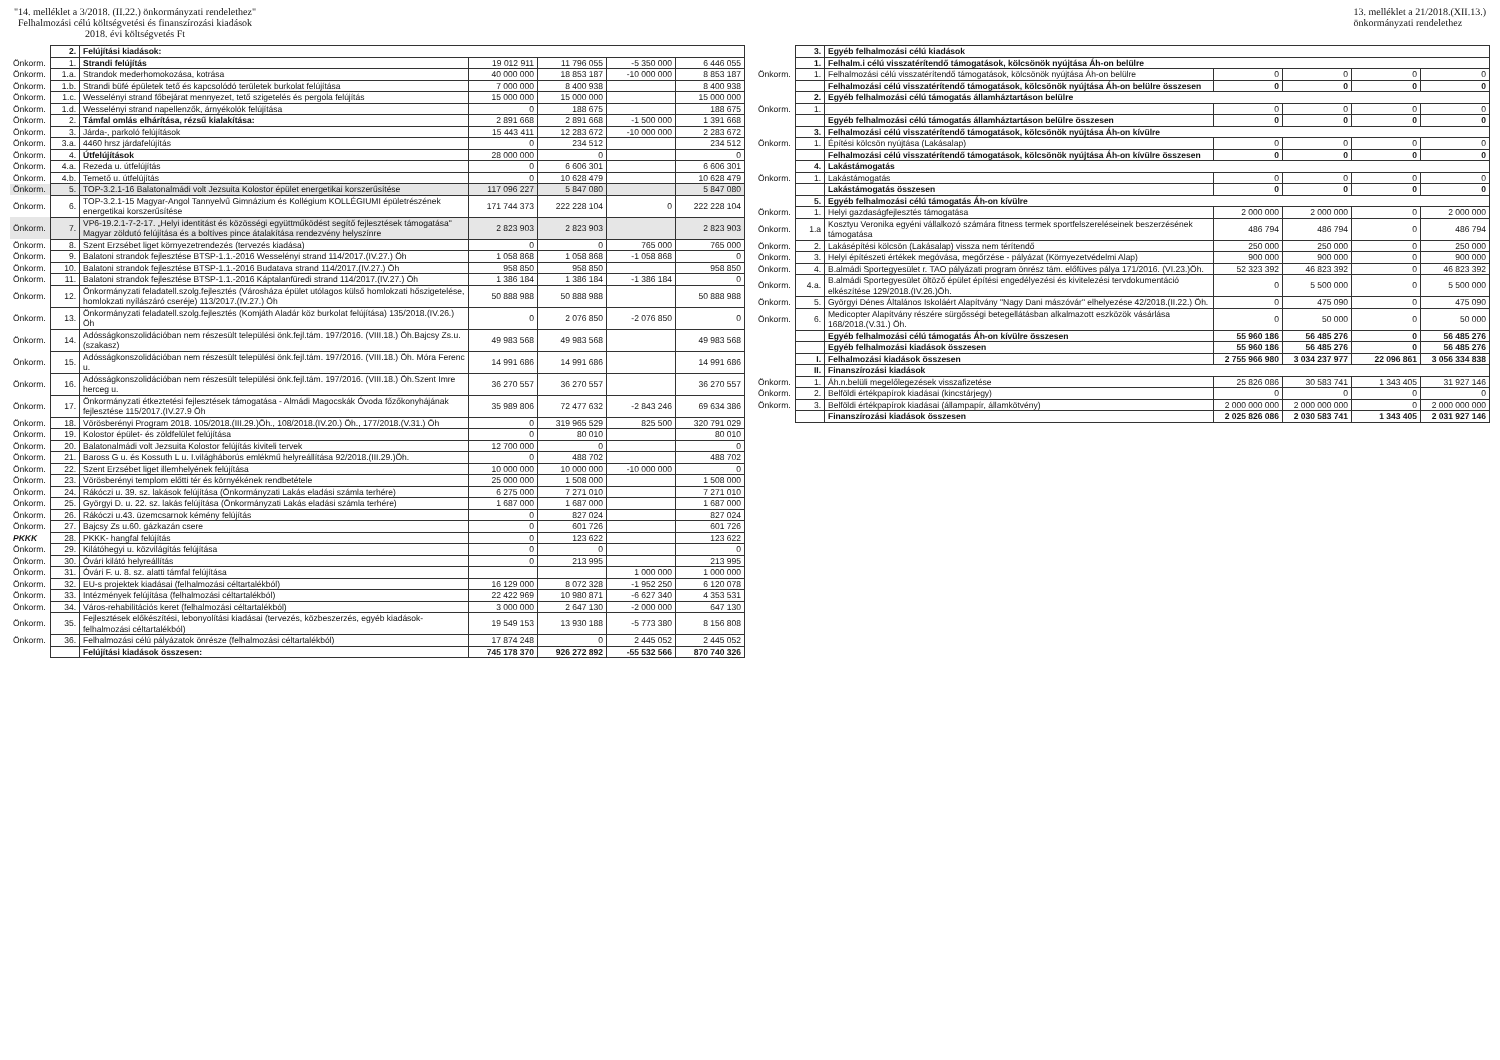"14. melléklet a 3/2018. (II.22.) önkormányzati rendelethez"
Felhalmozási célú költségvetési és finanszírozási kiadások
2018. évi költségvetés Ft
13. melléklet a 21/2018.(XII.13.)
önkormányzati rendelethez
| | 2. | Felújítási kiadások: | | | | |
| Önkorm. | 1. | Strandi felújítás | 19 012 911 | 11 796 055 | -5 350 000 | 6 446 055 |
| Önkorm. | 1.a. | Strandok mederhomokozása, kotrása | 40 000 000 | 18 853 187 | -10 000 000 | 8 853 187 |
| Önkorm. | 1.b. | Strandi büfé épületek tető és kapcsolódó területek burkolat felújítása | 7 000 000 | 8 400 938 | | 8 400 938 |
| Önkorm. | 1.c. | Wesselényi strand főbejárat mennyezet, tető szigetelés és pergola felújítás | 15 000 000 | 15 000 000 | | 15 000 000 |
| Önkorm. | 1.d. | Wesselényi strand napellenzők, árnyékolók felújítása | 0 | 188 675 | | 188 675 |
| Önkorm. | 2. | Támfal omlás elhárítása, rézsű kialakítása: | 2 891 668 | 2 891 668 | -1 500 000 | 1 391 668 |
| Önkorm. | 3. | Járda-, parkoló felújítások | 15 443 411 | 12 283 672 | -10 000 000 | 2 283 672 |
| Önkorm. | 3.a. | 4460 hrsz járdafelújítás | 0 | 234 512 | | 234 512 |
| Önkorm. | 4. | Útfelújítások | 28 000 000 | 0 | | 0 |
| Önkorm. | 4.a. | Rezeda u. útfelújítás | 0 | 6 606 301 | | 6 606 301 |
| Önkorm. | 4.b. | Temető u. útfelújítás | 0 | 10 628 479 | | 10 628 479 |
| Önkorm. | 5. | TOP-3.2.1-16 Balatonalmádi volt Jezsuita Kolostor épület energetikai korszerűsítése | 117 096 227 | 5 847 080 | | 5 847 080 |
| Önkorm. | 6. | TOP-3.2.1-15 Magyar-Angol Tannyelvű Gimnázium és Kollégium KOLLÉGIUMI épületrészének energetikai korszerűsítése | 171 744 373 | 222 228 104 | 0 | 222 228 104 |
| Önkorm. | 7. | VP6-19.2.1-7-2-17. „Helyi identitást és közösségi együttműködést segítő fejlesztések támogatása" Magyar zöldutó felújítása és a boltíves pince átalakítása rendezvény helyszínre | 2 823 903 | 2 823 903 | | 2 823 903 |
| Önkorm. | 8. | Szent Erzsébet liget környezetrendezés (tervezés kiadása) | 0 | 0 | 765 000 | 765 000 |
| Önkorm. | 9. | Balatoni strandok fejlesztése BTSP-1.1.-2016 Wesselényi strand 114/2017.(IV.27.) Öh | 1 058 868 | 1 058 868 | -1 058 868 | 0 |
| Önkorm. | 10. | Balatoni strandok fejlesztése BTSP-1.1.-2016 Budatava strand 114/2017.(IV.27.) Öh | 958 850 | 958 850 | | 958 850 |
| Önkorm. | 11. | Balatoni strandok fejlesztése BTSP-1.1.-2016 Káptalanfüredi strand 114/2017.(IV.27.) Öh | 1 386 184 | 1 386 184 | -1 386 184 | 0 |
| Önkorm. | 12. | Önkormányzati feladatell.szolg.fejlesztés (Városháza épület utólagos külső homlokzati hőszigetelése, homlokzati nyílászáró cseréje) 113/2017.(IV.27.) Öh | 50 888 988 | 50 888 988 | | 50 888 988 |
| Önkorm. | 13. | Önkormányzati feladatell.szolg.fejlesztés (Komjáth Aladár köz burkolat felújítása) 135/2018.(IV.26.) Öh | 0 | 2 076 850 | -2 076 850 | 0 |
| Önkorm. | 14. | Adósságkonszolidációban nem részesült települési önk.fejl.tám. 197/2016. (VIII.18.) Öh.Bajcsy Zs.u. (szakasz) | 49 983 568 | 49 983 568 | | 49 983 568 |
| Önkorm. | 15. | Adósságkonszolidációban nem részesült települési önk.fejl.tám. 197/2016. (VIII.18.) Öh. Móra Ferenc u. | 14 991 686 | 14 991 686 | | 14 991 686 |
| Önkorm. | 16. | Adósságkonszolidációban nem részesült települési önk.fejl.tám. 197/2016. (VIII.18.) Öh.Szent Imre herceg u. | 36 270 557 | 36 270 557 | | 36 270 557 |
| Önkorm. | 17. | Önkormányzati étkeztetési fejlesztések támogatása - Almádi Magocskák Óvoda főzőkonyhájának fejlesztése 115/2017.(IV.27.9 Öh | 35 989 806 | 72 477 632 | -2 843 246 | 69 634 386 |
| Önkorm. | 18. | Vörösberényi Program 2018. 105/2018.(III.29.)Öh., 108/2018.(IV.20.) Öh., 177/2018.(V.31.) Öh | 0 | 319 965 529 | 825 500 | 320 791 029 |
| Önkorm. | 19. | Kolostor épület- és zöldfelület felújítása | 0 | 80 010 | | 80 010 |
| Önkorm. | 20. | Balatonalmádi volt Jezsuita Kolostor felújítás kiviteli tervek | 12 700 000 | 0 | | 0 |
| Önkorm. | 21. | Baross G u. és Kossuth L u. I.világháborús emlékmű helyreállítása 92/2018.(III.29.)Öh. | 0 | 488 702 | | 488 702 |
| Önkorm. | 22. | Szent Erzsébet liget illemhelyének felújítása | 10 000 000 | 10 000 000 | -10 000 000 | 0 |
| Önkorm. | 23. | Vörösberényi templom előtti tér és környékének rendbetétele | 25 000 000 | 1 508 000 | | 1 508 000 |
| Önkorm. | 24. | Rákóczi u. 39. sz. lakások felújítása (Önkormányzati Lakás eladási számla terhére) | 6 275 000 | 7 271 010 | | 7 271 010 |
| Önkorm. | 25. | Györgyi D. u. 22. sz. lakás felújítása (Önkormányzati Lakás eladási számla terhére) | 1 687 000 | 1 687 000 | | 1 687 000 |
| Önkorm. | 26. | Rákóczi u.43. üzemcsarnok kémény felújítás | 0 | 827 024 | | 827 024 |
| Önkorm. | 27. | Bajcsy Zs u.60. gázkazán csere | 0 | 601 726 | | 601 726 |
| PKKK | 28. | PKKK- hangfal felújítás | 0 | 123 622 | | 123 622 |
| Önkorm. | 29. | Kilátóhegyi u. közvilágítás felújítása | 0 | 0 | | 0 |
| Önkorm. | 30. | Óvári kilátó helyreállítás | 0 | 213 995 | | 213 995 |
| Önkorm. | 31. | Óvári F. u. 8. sz. alatti támfal felújítása | | | 1 000 000 | 1 000 000 |
| Önkorm. | 32. | EU-s projektek kiadásai (felhalmozási céltartalékból) | 16 129 000 | 8 072 328 | -1 952 250 | 6 120 078 |
| Önkorm. | 33. | Intézmények felújítása (felhalmozási céltartalékból) | 22 422 969 | 10 980 871 | -6 627 340 | 4 353 531 |
| Önkorm. | 34. | Város-rehabilitációs keret (felhalmozási céltartalékból) | 3 000 000 | 2 647 130 | -2 000 000 | 647 130 |
| Önkorm. | 35. | Fejlesztések előkészítési, lebonyolítási kiadásai (tervezés, közbeszerzés, egyéb kiadások-felhalmozási céltartalékból) | 19 549 153 | 13 930 188 | -5 773 380 | 8 156 808 |
| Önkorm. | 36. | Felhalmozási célú pályázatok önrésze (felhalmozási céltartalékból) | 17 874 248 | 0 | 2 445 052 | 2 445 052 |
| | | Felújítási kiadások összesen: | 745 178 370 | 926 272 892 | -55 532 566 | 870 740 326 |
| | 3. | Egyéb felhalmozási célú kiadások | | | | |
| | 1. | Felhalm.i célú visszatérítendő támogatások, kölcsönök nyújtása Áh-on belülre | | | | |
| Önkorm. | 1. | Felhalmozási célú visszatérítendő támogatások, kölcsönök nyújtása Áh-on belülre | 0 | 0 | 0 | 0 |
| | | Felhalmozási célú visszatérítendő támogatások, kölcsönök nyújtása Áh-on belülre összesen | 0 | 0 | 0 | 0 |
| | 2. | Egyéb felhalmozási célú támogatás államháztartáson belülre | | | | |
| Önkorm. | 1. | | 0 | 0 | 0 | 0 |
| | | Egyéb felhalmozási célú támogatás államháztartáson belülre összesen | 0 | 0 | 0 | 0 |
| | 3. | Felhalmozási célú visszatérítendő támogatások, kölcsönök nyújtása Áh-on kívülre | | | | |
| Önkorm. | 1. | Építési kölcsön nyújtása (Lakásalap) | 0 | 0 | 0 | 0 |
| | | Felhalmozási célú visszatérítendő támogatások, kölcsönök nyújtása Áh-on kívülre összesen | 0 | 0 | 0 | 0 |
| | 4. | Lakástámogatás | | | | |
| Önkorm. | 1. | Lakástámogatás | 0 | 0 | 0 | 0 |
| | | Lakástámogatás összesen | 0 | 0 | 0 | 0 |
| | 5. | Egyéb felhalmozási célú támogatás Áh-on kívülre | | | | |
| Önkorm. | 1. | Helyi gazdaságfejlesztés támogatása | 2 000 000 | 2 000 000 | 0 | 2 000 000 |
| Önkorm. | 1.a | Kosztyu Veronika egyéni vállalkozó számára fitness termek sportfelszereléseinek beszerzésének támogatása | 486 794 | 486 794 | 0 | 486 794 |
| Önkorm. | 2. | Lakásépítési kölcsön (Lakásalap) vissza nem térítendő | 250 000 | 250 000 | 0 | 250 000 |
| Önkorm. | 3. | Helyi építészeti értékek megóvása, megőrzése - pályázat (Környezetvédelmi Alap) | 900 000 | 900 000 | 0 | 900 000 |
| Önkorm. | 4. | B.almádi Sportegyesület r. TAO pályázati program önrész tám. előfüves pálya 171/2016. (VI.23.)Öh. | 52 323 392 | 46 823 392 | 0 | 46 823 392 |
| Önkorm. | 4.a. | B.almádi Sportegyesület öltöző épület építési engedélyezési és kivitelezési tervdokumentáció elkészítése 129/2018.(IV.26.)Öh. | 0 | 5 500 000 | 0 | 5 500 000 |
| Önkorm. | 5. | Györgyi Dénes Általános Iskoláért Alapítvány "Nagy Dani mászóvár" elhelyezése 42/2018.(II.22.) Öh. | 0 | 475 090 | 0 | 475 090 |
| Önkorm. | 6. | Medicopter Alapítvány részére sürgősségi betegellátásban alkalmazott eszközök vásárlása 168/2018.(V.31.) Öh. | 0 | 50 000 | 0 | 50 000 |
| | | Egyéb felhalmozási célú támogatás Áh-on kívülre összesen | 55 960 186 | 56 485 276 | 0 | 56 485 276 |
| | | Egyéb felhalmozási kiadások összesen | 55 960 186 | 56 485 276 | 0 | 56 485 276 |
| | I. | Felhalmozási kiadások összesen | 2 755 966 980 | 3 034 237 977 | 22 096 861 | 3 056 334 838 |
| | II. | Finanszírozási kiadások | | | | |
| Önkorm. | 1. | Áh.n.belüli megelőlegezések visszafizetése | 25 826 086 | 30 583 741 | 1 343 405 | 31 927 146 |
| Önkorm. | 2. | Belföldi értékpapírok kiadásai (kincstárjegy) | 0 | 0 | 0 | 0 |
| Önkorm. | 3. | Belföldi értékpapírok kiadásai (állampapír, államkötvény) | 2 000 000 000 | 2 000 000 000 | 0 | 2 000 000 000 |
| | | Finanszírozási kiadások összesen | 2 025 826 086 | 2 030 583 741 | 1 343 405 | 2 031 927 146 |